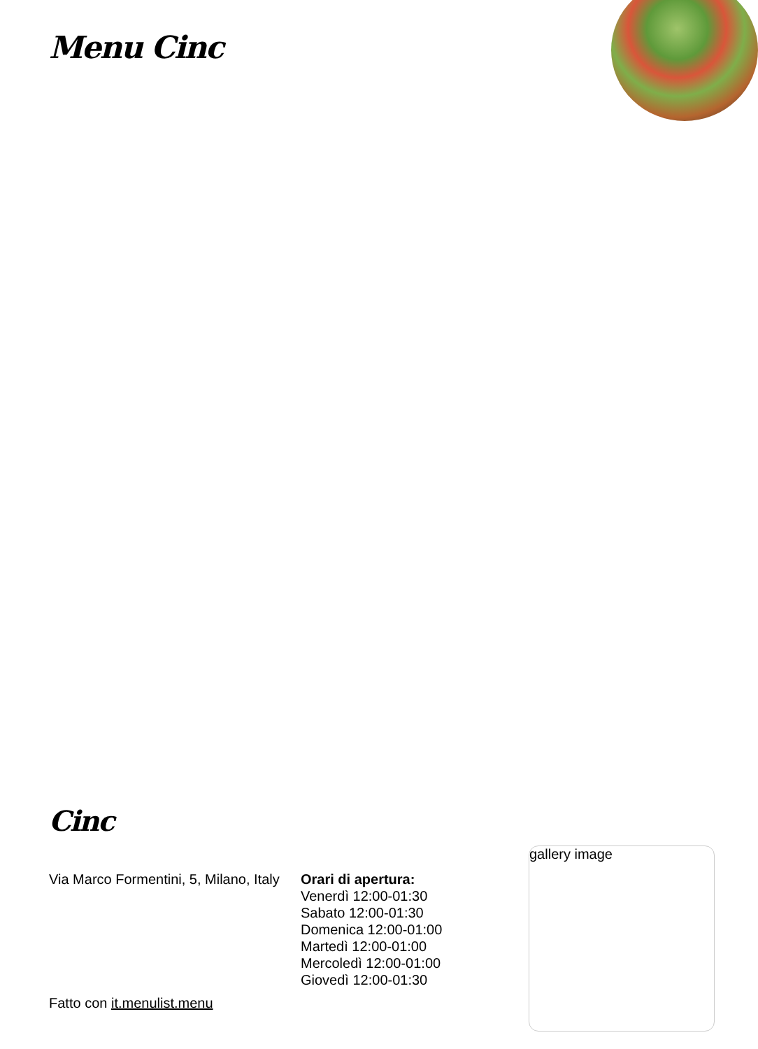Menu Cinc
Cinc
Via Marco Formentini, 5, Milano, Italy
Orari di apertura:
Venerdì 12:00-01:30
Sabato 12:00-01:30
Domenica 12:00-01:00
Martedì 12:00-01:00
Mercoledì 12:00-01:00
Giovedì 12:00-01:30
gallery image
Fatto con it.menulist.menu